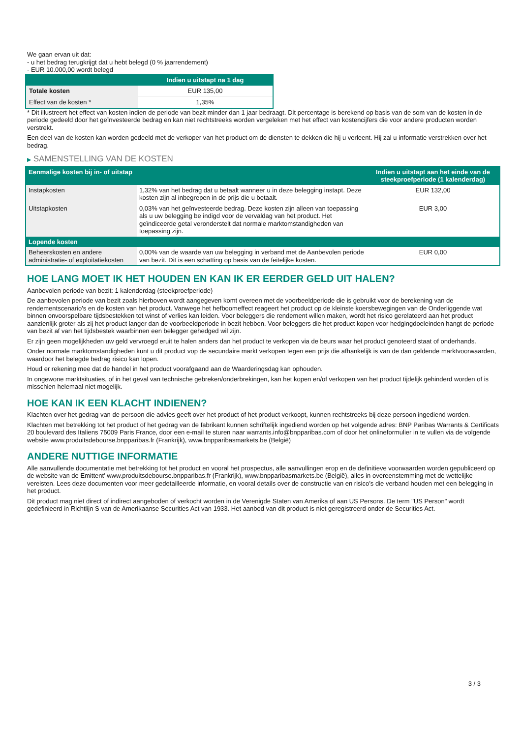We gaan ervan uit dat:
- u het bedrag terugkrijgt dat u hebt belegd (0 % jaarrendement)
- EUR 10.000,00 wordt belegd
| | Indien u uitstapt na 1 dag |
| --- | --- |
| Totale kosten | EUR 135,00 |
| Effect van de kosten * | 1,35% |
* Dit illustreert het effect van kosten indien de periode van bezit minder dan 1 jaar bedraagt. Dit percentage is berekend op basis van de som van de kosten in de periode gedeeld door het geïnvesteerde bedrag en kan niet rechtstreeks worden vergeleken met het effect van kostencijfers die voor andere producten worden verstrekt.
Een deel van de kosten kan worden gedeeld met de verkoper van het product om de diensten te dekken die hij u verleent. Hij zal u informatie verstrekken over het bedrag.
▶ SAMENSTELLING VAN DE KOSTEN
| Eenmalige kosten bij in- of uitstap | | Indien u uitstapt aan het einde van de steekproefperiode (1 kalenderdag) |
| --- | --- | --- |
| Instapkosten | 1,32% van het bedrag dat u betaalt wanneer u in deze belegging instapt. Deze kosten zijn al inbegrepen in de prijs die u betaalt. | EUR 132,00 |
| Uitstapkosten | 0,03% van het geïnvesteerde bedrag. Deze kosten zijn alleen van toepassing als u uw belegging be indigd voor de vervaldag van het product. Het geïndiceerde getal veronderstelt dat normale marktomstandigheden van toepassing zijn. | EUR 3,00 |
| Lopende kosten | | |
| Beheerskosten en andere administratie- of exploitatiekosten | 0,00% van de waarde van uw belegging in verband met de Aanbevolen periode van bezit. Dit is een schatting op basis van de feitelijke kosten. | EUR 0,00 |
HOE LANG MOET IK HET HOUDEN EN KAN IK ER EERDER GELD UIT HALEN?
Aanbevolen periode van bezit: 1 kalenderdag (steekproefperiode)
De aanbevolen periode van bezit zoals hierboven wordt aangegeven komt overeen met de voorbeeldperiode die is gebruikt voor de berekening van de rendementscenario's en de kosten van het product. Vanwege het hefboomeffect reageert het product op de kleinste koersbewegingen van de Onderliggende wat binnen onvoorspelbare tijdsbestekken tot winst of verlies kan leiden. Voor beleggers die rendement willen maken, wordt het risico gerelateerd aan het product aanzienlijk groter als zij het product langer dan de voorbeeldperiode in bezit hebben. Voor beleggers die het product kopen voor hedgingdoeleinden hangt de periode van bezit af van het tijdsbestek waarbinnen een belegger gehedged wil zijn.
Er zijn geen mogelijkheden uw geld vervroegd eruit te halen anders dan het product te verkopen via de beurs waar het product genoteerd staat of onderhands.
Onder normale marktomstandigheden kunt u dit product vop de secundaire markt verkopen tegen een prijs die afhankelijk is van de dan geldende marktvoorwaarden, waardoor het belegde bedrag risico kan lopen.
Houd er rekening mee dat de handel in het product voorafgaand aan de Waarderingsdag kan ophouden.
In ongewone marktsituaties, of in het geval van technische gebreken/onderbrekingen, kan het kopen en/of verkopen van het product tijdelijk gehinderd worden of is misschien helemaal niet mogelijk.
HOE KAN IK EEN KLACHT INDIENEN?
Klachten over het gedrag van de persoon die advies geeft over het product of het product verkoopt, kunnen rechtstreeks bij deze persoon ingediend worden.
Klachten met betrekking tot het product of het gedrag van de fabrikant kunnen schriftelijk ingediend worden op het volgende adres: BNP Paribas Warrants & Certificats 20 boulevard des Italiens 75009 Paris France, door een e-mail te sturen naar warrants.info@bnpparibas.com of door het onlineformulier in te vullen via de volgende website www.produitsdebourse.bnpparibas.fr (Frankrijk), www.bnpparibasmarkets.be (België)
ANDERE NUTTIGE INFORMATIE
Alle aanvullende documentatie met betrekking tot het product en vooral het prospectus, alle aanvullingen erop en de definitieve voorwaarden worden gepubliceerd op de website van de Emittent' www.produitsdebourse.bnpparibas.fr (Frankrijk), www.bnpparibasmarkets.be (België), alles in overeenstemming met de wettelijke vereisten. Lees deze documenten voor meer gedetailleerde informatie, en vooral details over de constructie van en risico’s die verband houden met een belegging in het product.
Dit product mag niet direct of indirect aangeboden of verkocht worden in de Verenigde Staten van Amerika of aan US Persons. De term "US Person" wordt gedefinieerd in Richtlijn S van de Amerikaanse Securities Act van 1933. Het aanbod van dit product is niet geregistreerd onder de Securities Act.
3 / 3